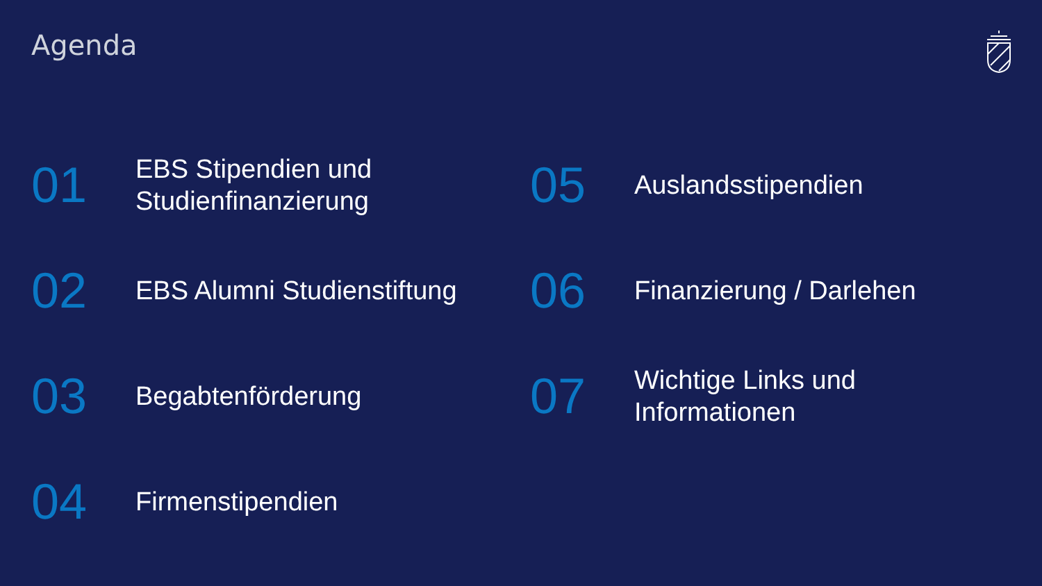Agenda
01
EBS Stipendien und
Studienfinanzierung
02
EBS Alumni Studienstiftung
03
Begabtenförderung
04
Firmenstipendien
05
Auslandsstipendien
06
Finanzierung / Darlehen
07
Wichtige Links und
Informationen